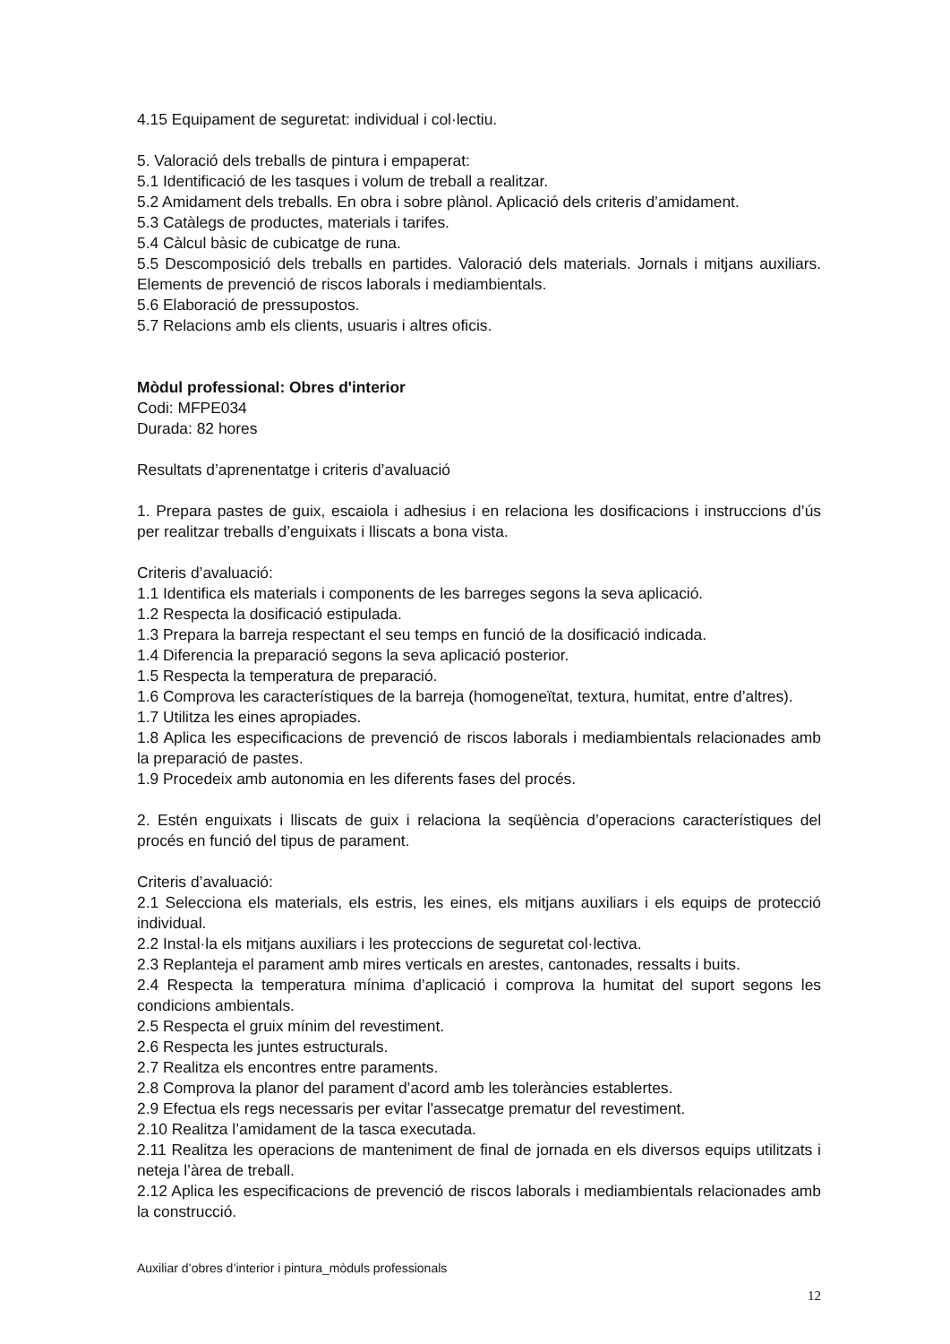4.15 Equipament de seguretat: individual i col·lectiu.
5. Valoració dels treballs de pintura i empaperat:
5.1 Identificació de les tasques i volum de treball a realitzar.
5.2 Amidament dels treballs. En obra i sobre plànol. Aplicació dels criteris d’amidament.
5.3 Catàlegs de productes, materials i tarifes.
5.4 Càlcul bàsic de cubicatge de runa.
5.5 Descomposició dels treballs en partides. Valoració dels materials. Jornals i mitjans auxiliars. Elements de prevenció de riscos laborals i mediambientals.
5.6 Elaboració de pressupostos.
5.7 Relacions amb els clients, usuaris i altres oficis.
Mòdul professional: Obres d'interior
Codi: MFPE034
Durada: 82 hores
Resultats d’aprenentatge i criteris d’avaluació
1. Prepara pastes de guix, escaiola i adhesius i en relaciona les dosificacions i instruccions d’ús per realitzar treballs d’enguixats i lliscats a bona vista.
Criteris d’avaluació:
1.1 Identifica els materials i components de les barreges segons la seva aplicació.
1.2 Respecta la dosificació estipulada.
1.3 Prepara la barreja respectant el seu temps en funció de la dosificació indicada.
1.4 Diferencia la preparació segons la seva aplicació posterior.
1.5 Respecta la temperatura de preparació.
1.6 Comprova les característiques de la barreja (homogeneïtat, textura, humitat, entre d’altres).
1.7 Utilitza les eines apropiades.
1.8 Aplica les especificacions de prevenció de riscos laborals i mediambientals relacionades amb la preparació de pastes.
1.9 Procedeix amb autonomia en les diferents fases del procés.
2. Estén enguixats i lliscats de guix i relaciona la seqüència d’operacions característiques del procés en funció del tipus de parament.
Criteris d’avaluació:
2.1 Selecciona els materials, els estris, les eines, els mitjans auxiliars i els equips de protecció individual.
2.2 Instal·la els mitjans auxiliars i les proteccions de seguretat col·lectiva.
2.3 Replanteja el parament amb mires verticals en arestes, cantonades, ressalts i buits.
2.4 Respecta la temperatura mínima d’aplicació i comprova la humitat del suport segons les condicions ambientals.
2.5 Respecta el gruix mínim del revestiment.
2.6 Respecta les juntes estructurals.
2.7 Realitza els encontres entre paraments.
2.8 Comprova la planor del parament d’acord amb les toleràncies establertes.
2.9 Efectua els regs necessaris per evitar l'assecatge prematur del revestiment.
2.10 Realitza l’amidament de la tasca executada.
2.11 Realitza les operacions de manteniment de final de jornada en els diversos equips utilitzats i neteja l’àrea de treball.
2.12 Aplica les especificacions de prevenció de riscos laborals i mediambientals relacionades amb la construcció.
Auxiliar d’obres d’interior i pintura_mòduls professionals
12